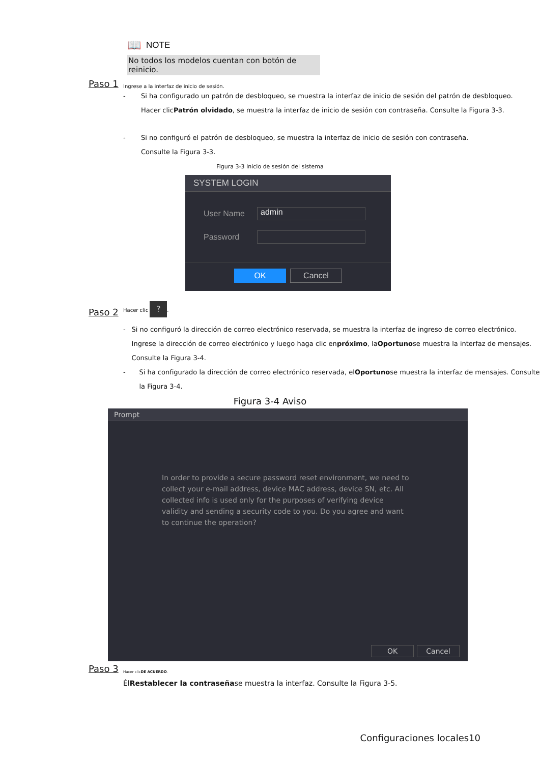📖 NOTE
No todos los modelos cuentan con botón de reinicio.
Paso 1 Ingrese a la interfaz de inicio de sesión.
- Si ha configurado un patrón de desbloqueo, se muestra la interfaz de inicio de sesión del patrón de desbloqueo.
Hacer clicPatrón olvidado, se muestra la interfaz de inicio de sesión con contraseña. Consulte la Figura 3-3.
- Si no configuró el patrón de desbloqueo, se muestra la interfaz de inicio de sesión con contraseña.
Consulte la Figura 3-3.
Figura 3-3 Inicio de sesión del sistema
SYSTEM LOGIN
User Name
admin
Password
OK Cancel
Paso 2 Hacer clic ?.
- Si no configuró la dirección de correo electrónico reservada, se muestra la interfaz de ingreso de correo electrónico. Ingrese la dirección de correo electrónico y luego haga clic enpróximo, laOportunose muestra la interfaz de mensajes. Consulte la Figura 3-4.
- Si ha configurado la dirección de correo electrónico reservada, elOportunose muestra la interfaz de mensajes. Consulte la Figura 3-4.
Figura 3-4 Aviso
Prompt
In order to provide a secure password reset environment, we need to collect your e-mail address, device MAC address, device SN, etc. All collected info is used only for the purposes of verifying device validity and sending a security code to you. Do you agree and want to continue the operation?
OK Cancel
Paso 3 Hacer clicDE ACUERDO.
ÉlRestablecer la contraseñase muestra la interfaz. Consulte la Figura 3-5.
Configuraciones locales10